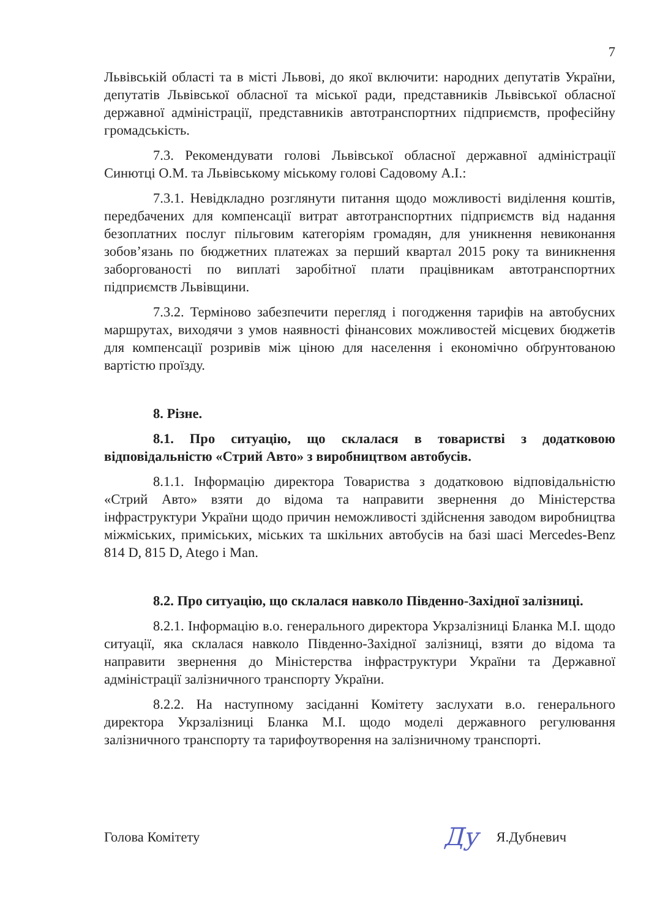7
Львівській області та в місті Львові, до якої включити: народних депутатів України, депутатів Львівської обласної та міської ради, представників Львівської обласної державної адміністрації, представників автотранспортних підприємств, професійну громадськість.
7.3. Рекомендувати голові Львівської обласної державної адміністрації Синютці О.М. та Львівському міському голові Садовому А.І.:
7.3.1. Невідкладно розглянути питання щодо можливості виділення коштів, передбачених для компенсації витрат автотранспортних підприємств від надання безоплатних послуг пільговим категоріям громадян, для уникнення невиконання зобов’язань по бюджетних платежах за перший квартал 2015 року та виникнення заборгованості по виплаті заробітної плати працівникам автотранспортних підприємств Львівщини.
7.3.2. Терміново забезпечити перегляд і погодження тарифів на автобусних маршрутах, виходячи з умов наявності фінансових можливостей місцевих бюджетів для компенсації розривів між ціною для населення і економічно обґрунтованою вартістю проїзду.
8. Різне.
8.1. Про ситуацію, що склалася в товаристві з додатковою відповідальністю «Стрий Авто» з виробництвом автобусів.
8.1.1. Інформацію директора Товариства з додатковою відповідальністю «Стрий Авто» взяти до відома та направити звернення до Міністерства інфраструктури України щодо причин неможливості здійснення заводом виробництва міжміських, приміських, міських та шкільних автобусів на базі шасі Mercedes-Benz 814 D, 815 D, Atego і Man.
8.2. Про ситуацію, що склалася навколо Південно-Західної залізниці.
8.2.1. Інформацію в.о. генерального директора Укрзалізниці Бланка М.І. щодо ситуації, яка склалася навколо Південно-Західної залізниці, взяти до відома та направити звернення до Міністерства інфраструктури України та Державної адміністрації залізничного транспорту України.
8.2.2. На наступному засіданні Комітету заслухати в.о. генерального директора Укрзалізниці Бланка М.І. щодо моделі державного регулювання залізничного транспорту та тарифоутворення на залізничному транспорті.
Голова Комітету Ду Я.Дубневич